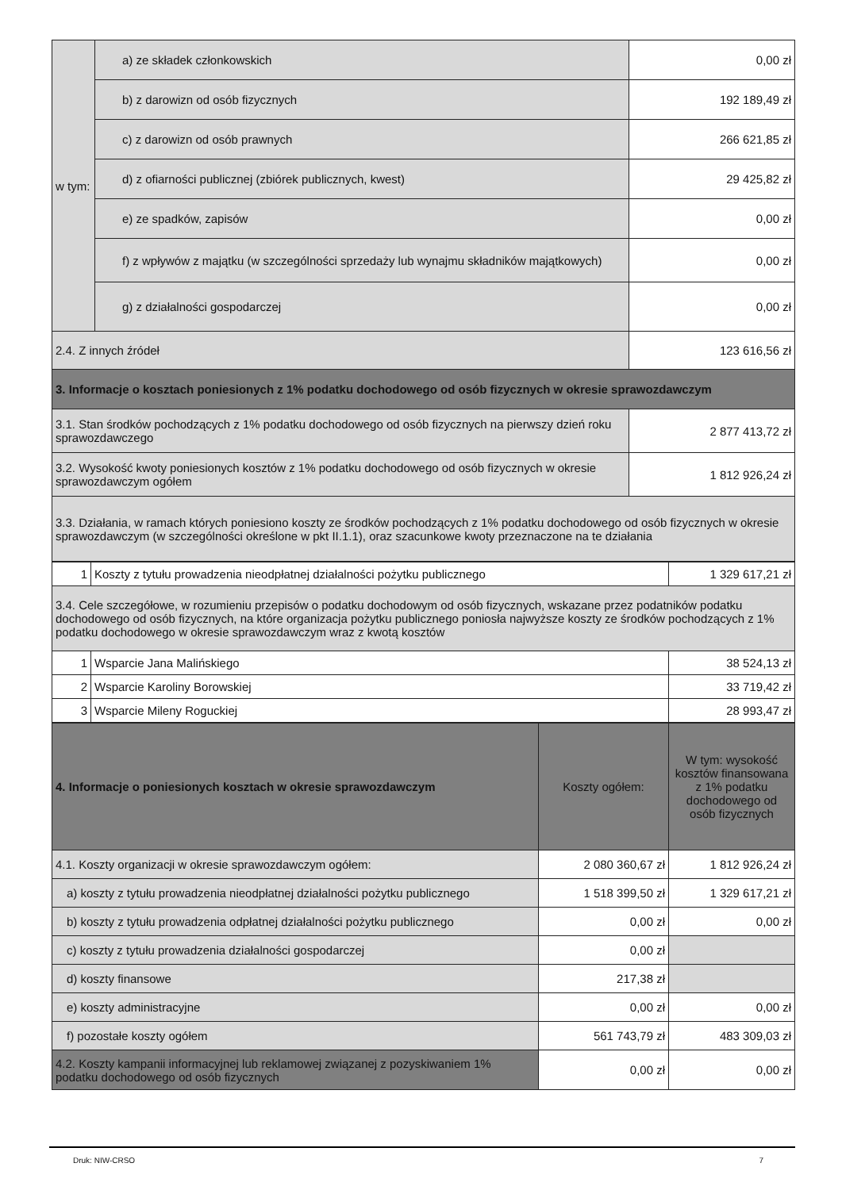| w tym: | a) ze składek członkowskich | 0,00 zł |
| | b) z darowizn od osób fizycznych | 192 189,49 zł |
| | c) z darowizn od osób prawnych | 266 621,85 zł |
| | d) z ofiarności publicznej (zbiórek publicznych, kwest) | 29 425,82 zł |
| | e) ze spadków, zapisów | 0,00 zł |
| | f) z wpływów z majątku (w szczególności sprzedaży lub wynajmu składników majątkowych) | 0,00 zł |
| | g) z działalności gospodarczej | 0,00 zł |
| 2.4. Z innych źródeł | | 123 616,56 zł |
| 3. Informacje o kosztach poniesionych z 1% podatku dochodowego od osób fizycznych w okresie sprawozdawczym | | |
| 3.1. Stan środków pochodzących z 1% podatku dochodowego od osób fizycznych na pierwszy dzień roku sprawozdawczego | | 2 877 413,72 zł |
| 3.2. Wysokość kwoty poniesionych kosztów z 1% podatku dochodowego od osób fizycznych w okresie sprawozdawczym ogółem | | 1 812 926,24 zł |
| 3.3. Działania, w ramach których poniesiono koszty ze środków pochodzących z 1% podatku dochodowego od osób fizycznych w okresie sprawozdawczym (w szczególności określone w pkt II.1.1), oraz szacunkowe kwoty przeznaczone na te działania | | |
| 1 | Koszty z tytułu prowadzenia nieodpłatnej działalności pożytku publicznego | 1 329 617,21 zł |
| 3.4. Cele szczegółowe, w rozumieniu przepisów o podatku dochodowym od osób fizycznych, wskazane przez podatników podatku dochodowego od osób fizycznych, na które organizacja pożytku publicznego poniosła najwyższe koszty ze środków pochodzących z 1% podatku dochodowego w okresie sprawozdawczym wraz z kwotą kosztów | | |
| 1 | Wsparcie Jana Malińskiego | 38 524,13 zł |
| 2 | Wsparcie Karoliny Borowskiej | 33 719,42 zł |
| 3 | Wsparcie Mileny Roguckiej | 28 993,47 zł |
| 4. Informacje o poniesionych kosztach w okresie sprawozdawczym | Koszty ogółem: | W tym: wysokość kosztów finansowana z 1% podatku dochodowego od osób fizycznych |
| --- | --- | --- |
| 4.1. Koszty organizacji w okresie sprawozdawczym ogółem: | 2 080 360,67 zł | 1 812 926,24 zł |
| a) koszty z tytułu prowadzenia nieodpłatnej działalności pożytku publicznego | 1 518 399,50 zł | 1 329 617,21 zł |
| b) koszty z tytułu prowadzenia odpłatnej działalności pożytku publicznego | 0,00 zł | 0,00 zł |
| c) koszty z tytułu prowadzenia działalności gospodarczej | 0,00 zł | |
| d) koszty finansowe | 217,38 zł | |
| e) koszty administracyjne | 0,00 zł | 0,00 zł |
| f) pozostałe koszty ogółem | 561 743,79 zł | 483 309,03 zł |
| 4.2. Koszty kampanii informacyjnej lub reklamowej związanej z pozyskiwaniem 1% podatku dochodowego od osób fizycznych | 0,00 zł | 0,00 zł |
Druk: NIW-CRSO 7